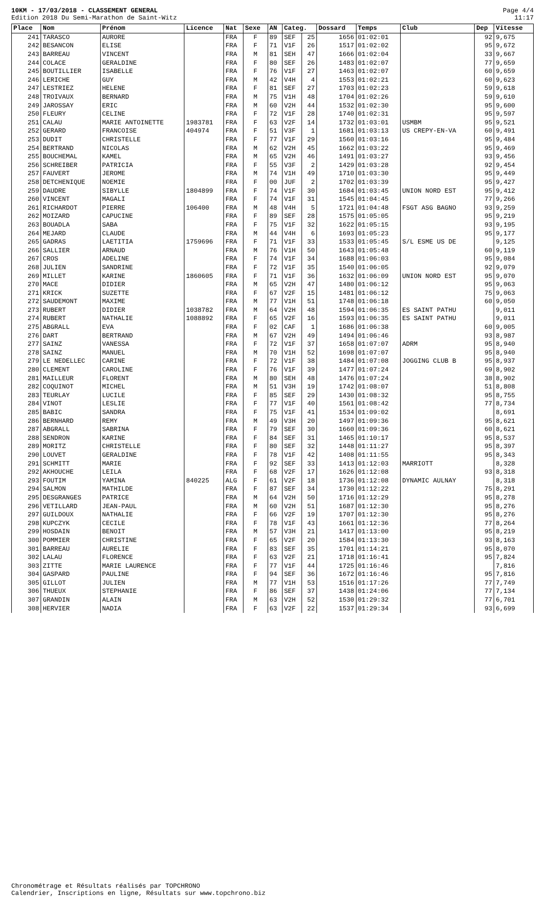10KM - 17/03/2018 - CLASSEMENT GENERAL
Edition 2018 Du Semi-Marathon de Saint-Witz
Page 4/4
11:17
| Place | Nom | Prénom | Licence | Nat | Sexe | AN | Categ. | | Dossard | Temps | Club | Dep | Vitesse |
| --- | --- | --- | --- | --- | --- | --- | --- | --- | --- | --- | --- | --- | --- |
| 241 | TARASCO | AURORE | | FRA | F | 89 | SEF | 25 | 1656 | 01:02:01 | | 92 | 9,675 |
| 242 | BESANCON | ELISE | | FRA | F | 71 | V1F | 26 | 1517 | 01:02:02 | | 95 | 9,672 |
| 243 | BARREAU | VINCENT | | FRA | M | 81 | SEH | 47 | 1666 | 01:02:04 | | 33 | 9,667 |
| 244 | COLACE | GERALDINE | | FRA | F | 80 | SEF | 26 | 1483 | 01:02:07 | | 77 | 9,659 |
| 245 | BOUTILLIER | ISABELLE | | FRA | F | 76 | V1F | 27 | 1463 | 01:02:07 | | 60 | 9,659 |
| 246 | LERICHE | GUY | | FRA | M | 42 | V4H | 4 | 1553 | 01:02:21 | | 60 | 9,623 |
| 247 | LESTRIEZ | HELENE | | FRA | F | 81 | SEF | 27 | 1703 | 01:02:23 | | 59 | 9,618 |
| 248 | TROIVAUX | BERNARD | | FRA | M | 75 | V1H | 48 | 1704 | 01:02:26 | | 59 | 9,610 |
| 249 | JAROSSAY | ERIC | | FRA | M | 60 | V2H | 44 | 1532 | 01:02:30 | | 95 | 9,600 |
| 250 | FLEURY | CELINE | | FRA | F | 72 | V1F | 28 | 1740 | 01:02:31 | | 95 | 9,597 |
| 251 | CALAU | MARIE ANTOINETTE | 1983781 | FRA | F | 63 | V2F | 14 | 1732 | 01:03:01 | USMBM | 95 | 9,521 |
| 252 | GERARD | FRANCOISE | 404974 | FRA | F | 51 | V3F | 1 | 1681 | 01:03:13 | US CREPY-EN-VA | 60 | 9,491 |
| 253 | DUDIT | CHRISTELLE | | FRA | F | 77 | V1F | 29 | 1560 | 01:03:16 | | 95 | 9,484 |
| 254 | BERTRAND | NICOLAS | | FRA | M | 62 | V2H | 45 | 1662 | 01:03:22 | | 95 | 9,469 |
| 255 | BOUCHEMAL | KAMEL | | FRA | M | 65 | V2H | 46 | 1491 | 01:03:27 | | 93 | 9,456 |
| 256 | SCHREIBER | PATRICIA | | FRA | F | 55 | V3F | 2 | 1429 | 01:03:28 | | 92 | 9,454 |
| 257 | FAUVERT | JEROME | | FRA | M | 74 | V1H | 49 | 1710 | 01:03:30 | | 95 | 9,449 |
| 258 | DETCHENIQUE | NOEMIE | | FRA | F | 00 | JUF | 2 | 1702 | 01:03:39 | | 95 | 9,427 |
| 259 | DAUDRE | SIBYLLE | 1804899 | FRA | F | 74 | V1F | 30 | 1684 | 01:03:45 | UNION NORD EST | 95 | 9,412 |
| 260 | VINCENT | MAGALI | | FRA | F | 74 | V1F | 31 | 1545 | 01:04:45 | | 77 | 9,266 |
| 261 | RICHARDOT | PIERRE | 106400 | FRA | M | 48 | V4H | 5 | 1721 | 01:04:48 | FSGT ASG BAGNO | 93 | 9,259 |
| 262 | MOIZARD | CAPUCINE | | FRA | F | 89 | SEF | 28 | 1575 | 01:05:05 | | 95 | 9,219 |
| 263 | BOUADLA | SABA | | FRA | F | 75 | V1F | 32 | 1622 | 01:05:15 | | 93 | 9,195 |
| 264 | MEJARD | CLAUDE | | FRA | M | 44 | V4H | 6 | 1693 | 01:05:23 | | 95 | 9,177 |
| 265 | GADRAS | LAETITIA | 1759696 | FRA | F | 71 | V1F | 33 | 1533 | 01:05:45 | S/L ESME US DE | | 9,125 |
| 266 | SALLIER | ARNAUD | | FRA | M | 76 | V1H | 50 | 1643 | 01:05:48 | | 60 | 9,119 |
| 267 | CROS | ADELINE | | FRA | F | 74 | V1F | 34 | 1688 | 01:06:03 | | 95 | 9,084 |
| 268 | JULIEN | SANDRINE | | FRA | F | 72 | V1F | 35 | 1540 | 01:06:05 | | 92 | 9,079 |
| 269 | MILLET | KARINE | 1860605 | FRA | F | 71 | V1F | 36 | 1632 | 01:06:09 | UNION NORD EST | 95 | 9,070 |
| 270 | MACE | DIDIER | | FRA | M | 65 | V2H | 47 | 1480 | 01:06:12 | | 95 | 9,063 |
| 271 | KRICK | SUZETTE | | FRA | F | 67 | V2F | 15 | 1481 | 01:06:12 | | 75 | 9,063 |
| 272 | SAUDEMONT | MAXIME | | FRA | M | 77 | V1H | 51 | 1748 | 01:06:18 | | 60 | 9,050 |
| 273 | RUBERT | DIDIER | 1038782 | FRA | M | 64 | V2H | 48 | 1594 | 01:06:35 | ES SAINT PATHU | | 9,011 |
| 274 | RUBERT | NATHALIE | 1088892 | FRA | F | 65 | V2F | 16 | 1593 | 01:06:35 | ES SAINT PATHU | | 9,011 |
| 275 | ABGRALL | EVA | | FRA | F | 02 | CAF | 1 | 1686 | 01:06:38 | | 60 | 9,005 |
| 276 | DART | BERTRAND | | FRA | M | 67 | V2H | 49 | 1494 | 01:06:46 | | 93 | 8,987 |
| 277 | SAINZ | VANESSA | | FRA | F | 72 | V1F | 37 | 1658 | 01:07:07 | ADRM | 95 | 8,940 |
| 278 | SAINZ | MANUEL | | FRA | M | 70 | V1H | 52 | 1698 | 01:07:07 | | 95 | 8,940 |
| 279 | LE NEDELLEC | CARINE | | FRA | F | 72 | V1F | 38 | 1484 | 01:07:08 | JOGGING CLUB B | 95 | 8,937 |
| 280 | CLEMENT | CAROLINE | | FRA | F | 76 | V1F | 39 | 1477 | 01:07:24 | | 69 | 8,902 |
| 281 | MAILLEUR | FLORENT | | FRA | M | 80 | SEH | 48 | 1476 | 01:07:24 | | 38 | 8,902 |
| 282 | COQUINOT | MICHEL | | FRA | M | 51 | V3H | 19 | 1742 | 01:08:07 | | 51 | 8,808 |
| 283 | TEURLAY | LUCILE | | FRA | F | 85 | SEF | 29 | 1430 | 01:08:32 | | 95 | 8,755 |
| 284 | VINOT | LESLIE | | FRA | F | 77 | V1F | 40 | 1561 | 01:08:42 | | 77 | 8,734 |
| 285 | BABIC | SANDRA | | FRA | F | 75 | V1F | 41 | 1534 | 01:09:02 | | | 8,691 |
| 286 | BERNHARD | REMY | | FRA | M | 49 | V3H | 20 | 1497 | 01:09:36 | | 95 | 8,621 |
| 287 | ABGRALL | SABRINA | | FRA | F | 79 | SEF | 30 | 1660 | 01:09:36 | | 60 | 8,621 |
| 288 | SENDRON | KARINE | | FRA | F | 84 | SEF | 31 | 1465 | 01:10:17 | | 95 | 8,537 |
| 289 | MORITZ | CHRISTELLE | | FRA | F | 80 | SEF | 32 | 1448 | 01:11:27 | | 95 | 8,397 |
| 290 | LOUVET | GERALDINE | | FRA | F | 78 | V1F | 42 | 1408 | 01:11:55 | | 95 | 8,343 |
| 291 | SCHMITT | MARIE | | FRA | F | 92 | SEF | 33 | 1413 | 01:12:03 | MARRIOTT | | 8,328 |
| 292 | AKHOUCHE | LEILA | | FRA | F | 68 | V2F | 17 | 1626 | 01:12:08 | | 93 | 8,318 |
| 293 | FOUTIM | YAMINA | 840225 | ALG | F | 61 | V2F | 18 | 1736 | 01:12:08 | DYNAMIC AULNAY | | 8,318 |
| 294 | SALMON | MATHILDE | | FRA | F | 87 | SEF | 34 | 1730 | 01:12:22 | | 75 | 8,291 |
| 295 | DESGRANGES | PATRICE | | FRA | M | 64 | V2H | 50 | 1716 | 01:12:29 | | 95 | 8,278 |
| 296 | VETILLARD | JEAN-PAUL | | FRA | M | 60 | V2H | 51 | 1687 | 01:12:30 | | 95 | 8,276 |
| 297 | GUILDOUX | NATHALIE | | FRA | F | 66 | V2F | 19 | 1707 | 01:12:30 | | 95 | 8,276 |
| 298 | KUPCZYK | CECILE | | FRA | F | 78 | V1F | 43 | 1661 | 01:12:36 | | 77 | 8,264 |
| 299 | HOSDAIN | BENOIT | | FRA | M | 57 | V3H | 21 | 1417 | 01:13:00 | | 95 | 8,219 |
| 300 | POMMIER | CHRISTINE | | FRA | F | 65 | V2F | 20 | 1584 | 01:13:30 | | 93 | 8,163 |
| 301 | BARREAU | AURELIE | | FRA | F | 83 | SEF | 35 | 1701 | 01:14:21 | | 95 | 8,070 |
| 302 | LALAU | FLORENCE | | FRA | F | 63 | V2F | 21 | 1718 | 01:16:41 | | 95 | 7,824 |
| 303 | ZITTE | MARIE LAURENCE | | FRA | F | 77 | V1F | 44 | 1725 | 01:16:46 | | | 7,816 |
| 304 | GASPARD | PAULINE | | FRA | F | 94 | SEF | 36 | 1672 | 01:16:46 | | 95 | 7,816 |
| 305 | GILLOT | JULIEN | | FRA | M | 77 | V1H | 53 | 1516 | 01:17:26 | | 77 | 7,749 |
| 306 | THUEUX | STEPHANIE | | FRA | F | 86 | SEF | 37 | 1438 | 01:24:06 | | 77 | 7,134 |
| 307 | GRANDIN | ALAIN | | FRA | M | 63 | V2H | 52 | 1530 | 01:29:32 | | 77 | 6,701 |
| 308 | HERVIER | NADIA | | FRA | F | 63 | V2F | 22 | 1537 | 01:29:34 | | 93 | 6,699 |
Chronométrage et Résultats réalisés par TOPCHRONO
Calendrier, Inscriptions en ligne, Résultats sur www.topchrono.biz